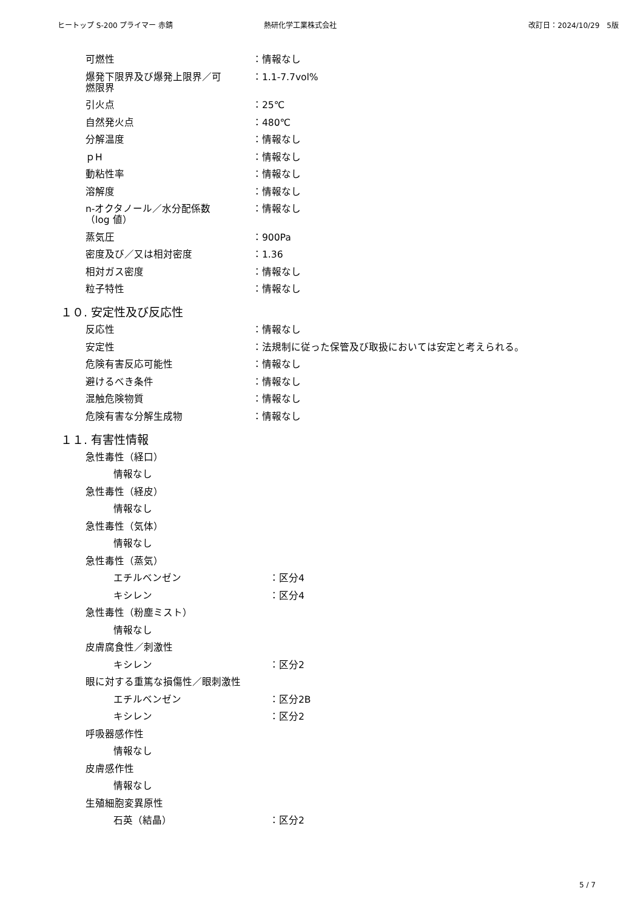ヒートップ S-200 プライマー 赤錆 熱研化学工業株式会社 改訂日：2024/10/29　5版
可燃性 ：情報なし
爆発下限界及び爆発上限界／可
燃限界 ：1.1-7.7vol%
引火点 ：25℃
自然発火点 ：480℃
分解温度 ：情報なし
ｐH ：情報なし
動粘性率 ：情報なし
溶解度 ：情報なし
n-オクタノール／水分配係数
（log 値） ：情報なし
蒸気圧 ：900Pa
密度及び／又は相対密度 ：1.36
相対ガス密度 ：情報なし
粒子特性 ：情報なし
１０. 安定性及び反応性
反応性 ：情報なし
安定性 ：法規制に従った保管及び取扱においては安定と考えられる。
危険有害反応可能性 ：情報なし
避けるべき条件 ：情報なし
混触危険物質 ：情報なし
危険有害な分解生成物 ：情報なし
１１. 有害性情報
急性毒性（経口）
情報なし
急性毒性（経皮）
情報なし
急性毒性（気体）
情報なし
急性毒性（蒸気）
エチルベンゼン ：区分4
キシレン ：区分4
急性毒性（粉塵ミスト）
情報なし
皮膚腐食性／刺激性
キシレン ：区分2
眼に対する重篤な損傷性／眼刺激性
エチルベンゼン ：区分2B
キシレン ：区分2
呼吸器感作性
情報なし
皮膚感作性
情報なし
生殖細胞変異原性
石英（結晶） ：区分2
5 / 7